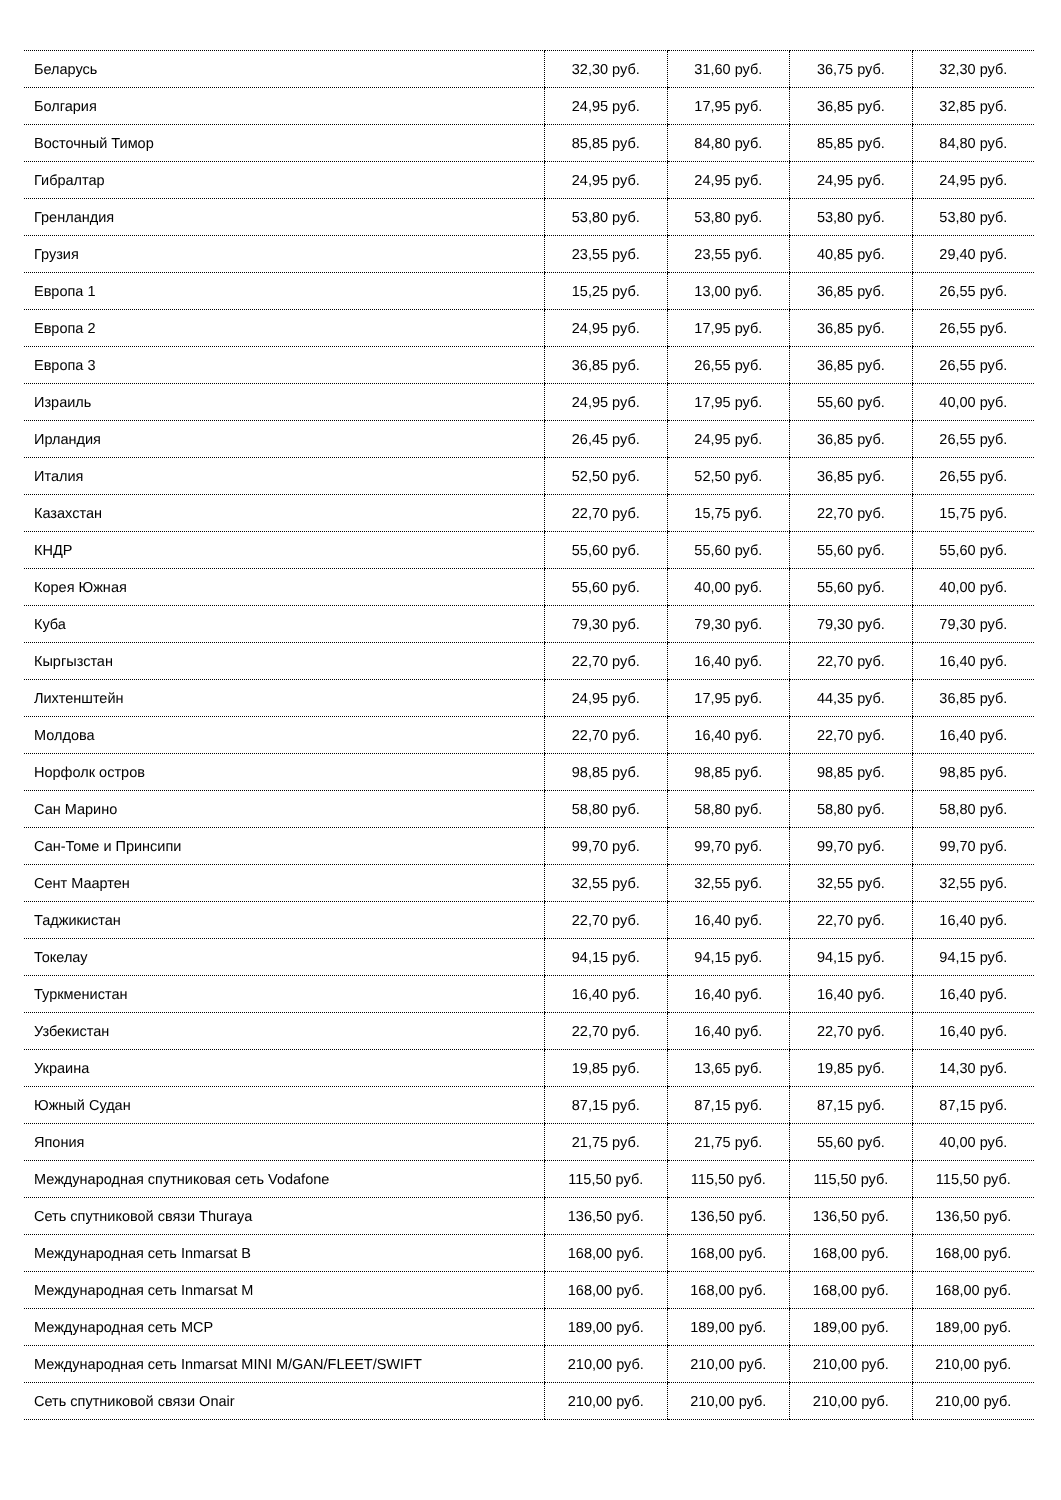| Беларусь | 32,30 руб. | 31,60 руб. | 36,75 руб. | 32,30 руб. |
| Болгария | 24,95 руб. | 17,95 руб. | 36,85 руб. | 32,85 руб. |
| Восточный Тимор | 85,85 руб. | 84,80 руб. | 85,85 руб. | 84,80 руб. |
| Гибралтар | 24,95 руб. | 24,95 руб. | 24,95 руб. | 24,95 руб. |
| Гренландия | 53,80 руб. | 53,80 руб. | 53,80 руб. | 53,80 руб. |
| Грузия | 23,55 руб. | 23,55 руб. | 40,85 руб. | 29,40 руб. |
| Европа 1 | 15,25 руб. | 13,00 руб. | 36,85 руб. | 26,55 руб. |
| Европа 2 | 24,95 руб. | 17,95 руб. | 36,85 руб. | 26,55 руб. |
| Европа 3 | 36,85 руб. | 26,55 руб. | 36,85 руб. | 26,55 руб. |
| Израиль | 24,95 руб. | 17,95 руб. | 55,60 руб. | 40,00 руб. |
| Ирландия | 26,45 руб. | 24,95 руб. | 36,85 руб. | 26,55 руб. |
| Италия | 52,50 руб. | 52,50 руб. | 36,85 руб. | 26,55 руб. |
| Казахстан | 22,70 руб. | 15,75 руб. | 22,70 руб. | 15,75 руб. |
| КНДР | 55,60 руб. | 55,60 руб. | 55,60 руб. | 55,60 руб. |
| Корея Южная | 55,60 руб. | 40,00 руб. | 55,60 руб. | 40,00 руб. |
| Куба | 79,30 руб. | 79,30 руб. | 79,30 руб. | 79,30 руб. |
| Кыргызстан | 22,70 руб. | 16,40 руб. | 22,70 руб. | 16,40 руб. |
| Лихтенштейн | 24,95 руб. | 17,95 руб. | 44,35 руб. | 36,85 руб. |
| Молдова | 22,70 руб. | 16,40 руб. | 22,70 руб. | 16,40 руб. |
| Норфолк остров | 98,85 руб. | 98,85 руб. | 98,85 руб. | 98,85 руб. |
| Сан Марино | 58,80 руб. | 58,80 руб. | 58,80 руб. | 58,80 руб. |
| Сан-Томе и Принсипи | 99,70 руб. | 99,70 руб. | 99,70 руб. | 99,70 руб. |
| Сент Маартен | 32,55 руб. | 32,55 руб. | 32,55 руб. | 32,55 руб. |
| Таджикистан | 22,70 руб. | 16,40 руб. | 22,70 руб. | 16,40 руб. |
| Токелау | 94,15 руб. | 94,15 руб. | 94,15 руб. | 94,15 руб. |
| Туркменистан | 16,40 руб. | 16,40 руб. | 16,40 руб. | 16,40 руб. |
| Узбекистан | 22,70 руб. | 16,40 руб. | 22,70 руб. | 16,40 руб. |
| Украина | 19,85 руб. | 13,65 руб. | 19,85 руб. | 14,30 руб. |
| Южный Судан | 87,15 руб. | 87,15 руб. | 87,15 руб. | 87,15 руб. |
| Япония | 21,75 руб. | 21,75 руб. | 55,60 руб. | 40,00 руб. |
| Международная спутниковая сеть Vodafone | 115,50 руб. | 115,50 руб. | 115,50 руб. | 115,50 руб. |
| Сеть спутниковой связи Thuraya | 136,50 руб. | 136,50 руб. | 136,50 руб. | 136,50 руб. |
| Международная сеть Inmarsat B | 168,00 руб. | 168,00 руб. | 168,00 руб. | 168,00 руб. |
| Международная сеть Inmarsat M | 168,00 руб. | 168,00 руб. | 168,00 руб. | 168,00 руб. |
| Международная сеть MCP | 189,00 руб. | 189,00 руб. | 189,00 руб. | 189,00 руб. |
| Международная сеть Inmarsat MINI M/GAN/FLEET/SWIFT | 210,00 руб. | 210,00 руб. | 210,00 руб. | 210,00 руб. |
| Сеть спутниковой связи Onair | 210,00 руб. | 210,00 руб. | 210,00 руб. | 210,00 руб. |